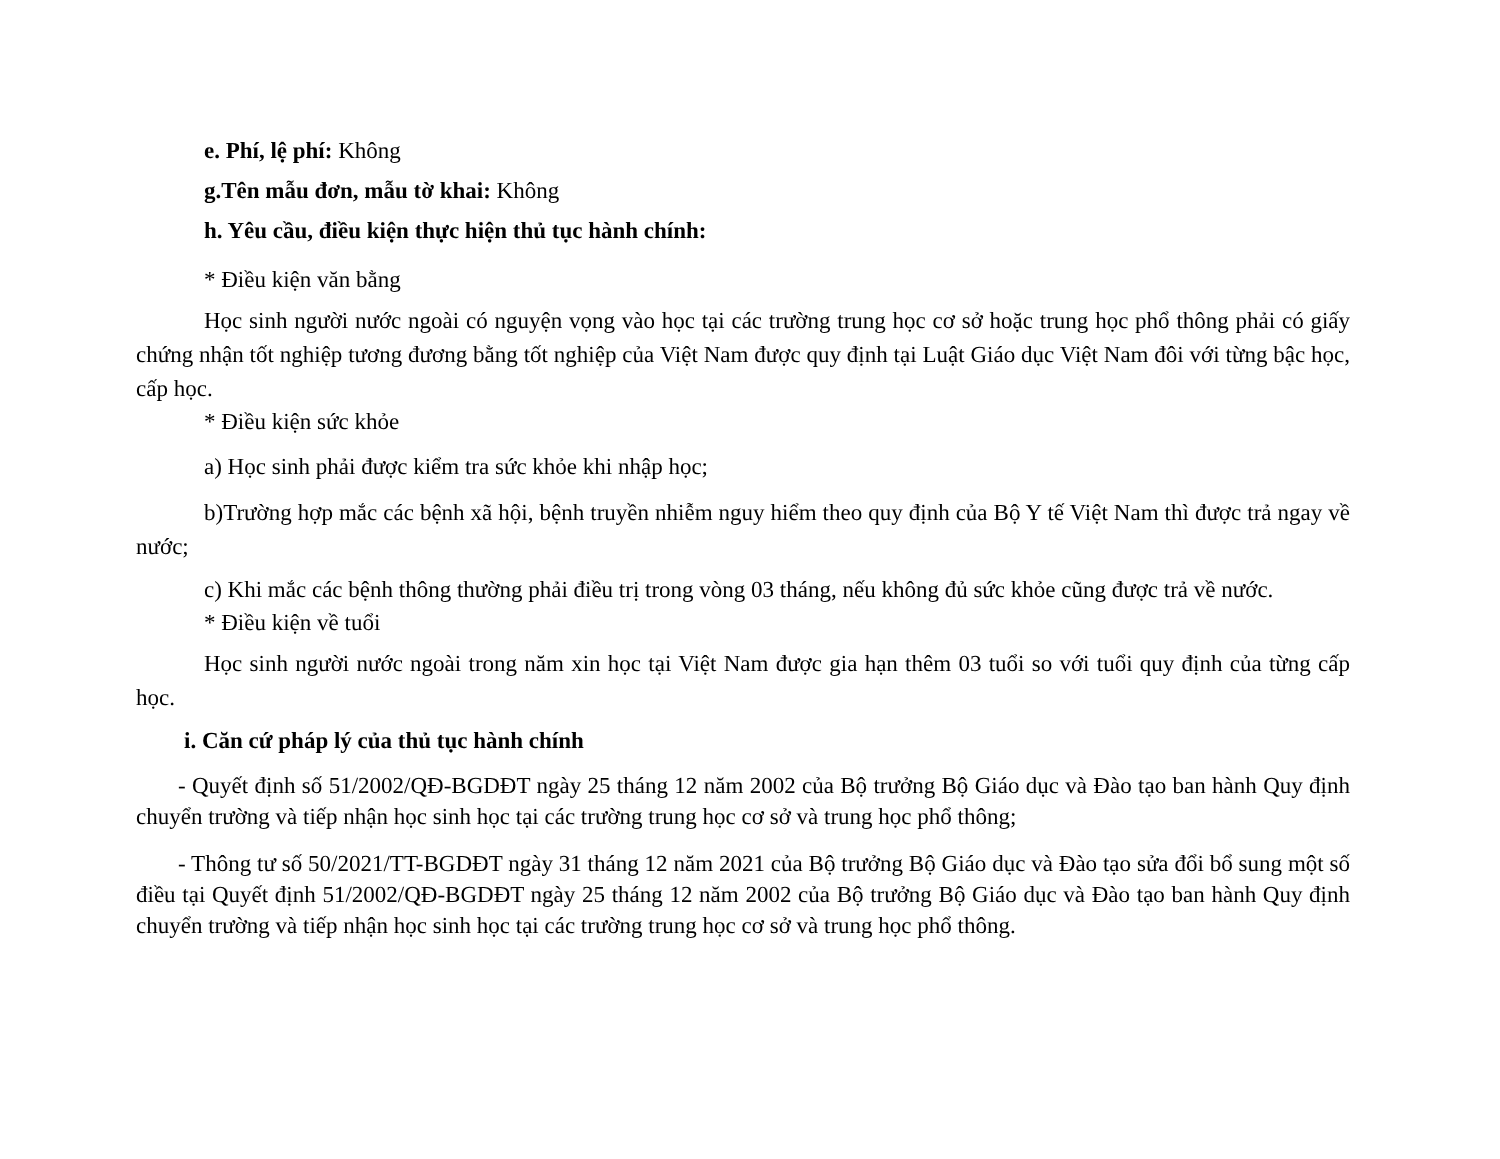e. Phí, lệ phí: Không
g.Tên mẫu đơn, mẫu tờ khai: Không
h. Yêu cầu, điều kiện thực hiện thủ tục hành chính:
* Điều kiện văn bằng
Học sinh người nước ngoài có nguyện vọng vào học tại các trường trung học cơ sở hoặc trung học phổ thông phải có giấy chứng nhận tốt nghiệp tương đương bằng tốt nghiệp của Việt Nam được quy định tại Luật Giáo dục Việt Nam đôi với từng bậc học, cấp học.
* Điều kiện sức khỏe
a) Học sinh phải được kiểm tra sức khỏe khi nhập học;
b)Trường hợp mắc các bệnh xã hội, bệnh truyền nhiễm nguy hiểm theo quy định của Bộ Y tế Việt Nam thì được trả ngay về nước;
c) Khi mắc các bệnh thông thường phải điều trị trong vòng 03 tháng, nếu không đủ sức khỏe cũng được trả về nước.
* Điều kiện về tuổi
Học sinh người nước ngoài trong năm xin học tại Việt Nam được gia hạn thêm 03 tuổi so với tuổi quy định của từng cấp học.
i. Căn cứ pháp lý của thủ tục hành chính
- Quyết định số 51/2002/QĐ-BGDĐT ngày 25 tháng 12 năm 2002 của Bộ trưởng Bộ Giáo dục và Đào tạo ban hành Quy định chuyển trường và tiếp nhận học sinh học tại các trường trung học cơ sở và trung học phổ thông;
- Thông tư số 50/2021/TT-BGDĐT ngày 31 tháng 12 năm 2021 của Bộ trưởng Bộ Giáo dục và Đào tạo sửa đổi bổ sung một số điều tại Quyết định 51/2002/QĐ-BGDĐT ngày 25 tháng 12 năm 2002 của Bộ trưởng Bộ Giáo dục và Đào tạo ban hành Quy định chuyển trường và tiếp nhận học sinh học tại các trường trung học cơ sở và trung học phổ thông.